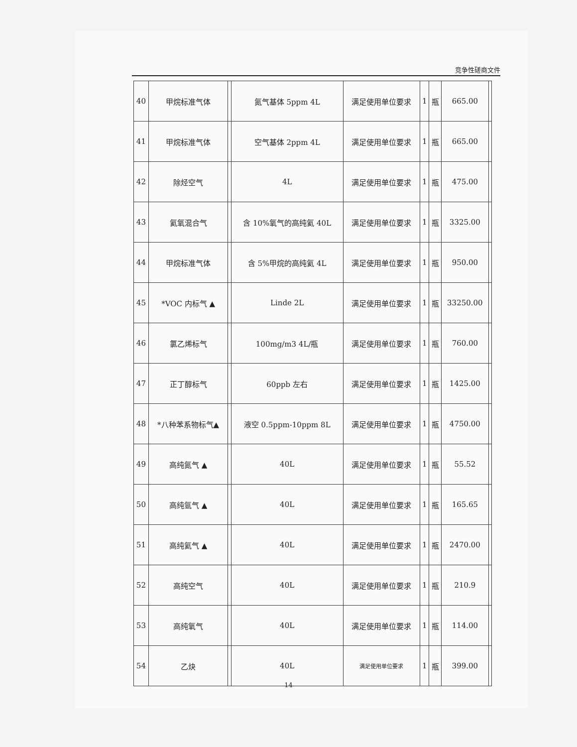竞争性磋商文件
| 40 | 甲烷标准气体 | | 氮气基体 5ppm 4L | 满足使用单位要求 | 1 | 瓶 | 665.00 | |
| 41 | 甲烷标准气体 | | 空气基体 2ppm 4L | 满足使用单位要求 | 1 | 瓶 | 665.00 | |
| 42 | 除烃空气 | | 4L | 满足使用单位要求 | 1 | 瓶 | 475.00 | |
| 43 | 氦氧混合气 | | 含 10%氧气的高纯氦 40L | 满足使用单位要求 | 1 | 瓶 | 3325.00 | |
| 44 | 甲烷标准气体 | | 含 5%甲烷的高纯氦 4L | 满足使用单位要求 | 1 | 瓶 | 950.00 | |
| 45 | *VOC 内标气 ▲ | | Linde 2L | 满足使用单位要求 | 1 | 瓶 | 33250.00 | |
| 46 | 氯乙烯标气 | | 100mg/m3 4L/瓶 | 满足使用单位要求 | 1 | 瓶 | 760.00 | |
| 47 | 正丁醇标气 | | 60ppb 左右 | 满足使用单位要求 | 1 | 瓶 | 1425.00 | |
| 48 | *八种苯系物标气▲ | | 液空 0.5ppm-10ppm 8L | 满足使用单位要求 | 1 | 瓶 | 4750.00 | |
| 49 | 高纯氮气 ▲ | | 40L | 满足使用单位要求 | 1 | 瓶 | 55.52 | |
| 50 | 高纯氩气 ▲ | | 40L | 满足使用单位要求 | 1 | 瓶 | 165.65 | |
| 51 | 高纯氦气 ▲ | | 40L | 满足使用单位要求 | 1 | 瓶 | 2470.00 | |
| 52 | 高纯空气 | | 40L | 满足使用单位要求 | 1 | 瓶 | 210.9 | |
| 53 | 高纯氧气 | | 40L | 满足使用单位要求 | 1 | 瓶 | 114.00 | |
| 54 | 乙炔 | | 40L | 满足使用单位要求 | 1 | 瓶 | 399.00 | |
14